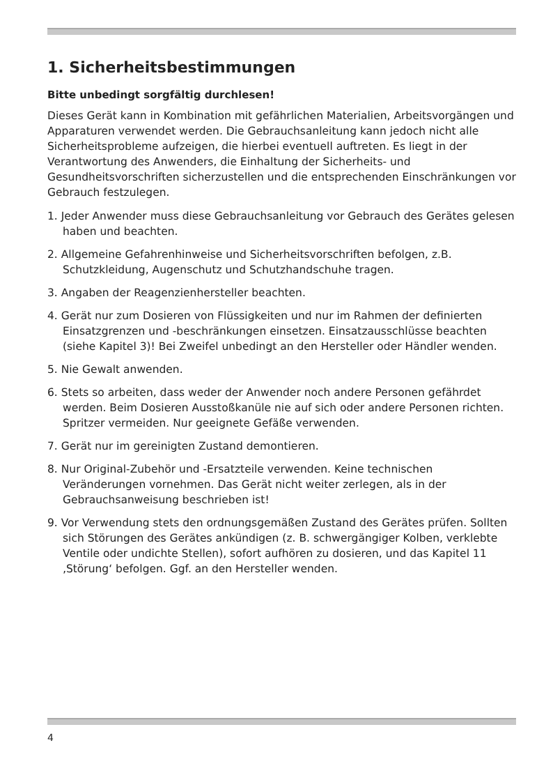1. Sicherheitsbestimmungen
Bitte unbedingt sorgfältig durchlesen!
Dieses Gerät kann in Kombination mit gefährlichen Materialien, Arbeits­vorgängen und Apparaturen verwendet werden. Die Gebrauchsanleitung kann jedoch nicht alle Sicherheitsprobleme aufzeigen, die hierbei eventuell auftreten. Es liegt in der Verantwortung des Anwenders, die Einhaltung der Sicherheits- und Gesundheitsvorschriften sicherzustellen und die entspre­chenden Einschränkungen vor Gebrauch festzulegen.
1. Jeder Anwender muss diese Gebrauchsanleitung vor Gebrauch des Gerätes gelesen haben und beachten.
2. Allgemeine Gefahrenhinweise und Sicherheitsvorschriften befolgen, z.B. Schutzkleidung, Augenschutz und Schutzhandschuhe tragen.
3. Angaben der Reagenzienhersteller beachten.
4. Gerät nur zum Dosieren von Flüssigkeiten und nur im Rahmen der definierten Einsatzgrenzen und -beschränkungen einsetzen. Einsatzausschlüsse beachten (siehe Kapitel 3)! Bei Zweifel unbedingt an den Hersteller oder Händler wenden.
5. Nie Gewalt anwenden.
6. Stets so arbeiten, dass weder der Anwender noch andere Personen gefährdet werden. Beim Dosieren Ausstoßkanüle nie auf sich oder andere Personen richten. Spritzer vermeiden. Nur geeignete Gefäße verwenden.
7. Gerät nur im gereinigten Zustand demontieren.
8. Nur Original-Zubehör und -Ersatzteile verwenden. Keine technischen Veränderungen vornehmen. Das Gerät nicht weiter zerlegen, als in der Gebrauchsanweisung beschrieben ist!
9. Vor Verwendung stets den ordnungsgemäßen Zustand des Gerätes prüfen. Sollten sich Störungen des Gerätes ankündigen (z. B. schwergängiger Kolben, verklebte Ventile oder undichte Stellen), sofort aufhören zu dosieren, und das Kapitel 11 ‚Störung‘ befolgen. Ggf. an den Hersteller wenden.
4